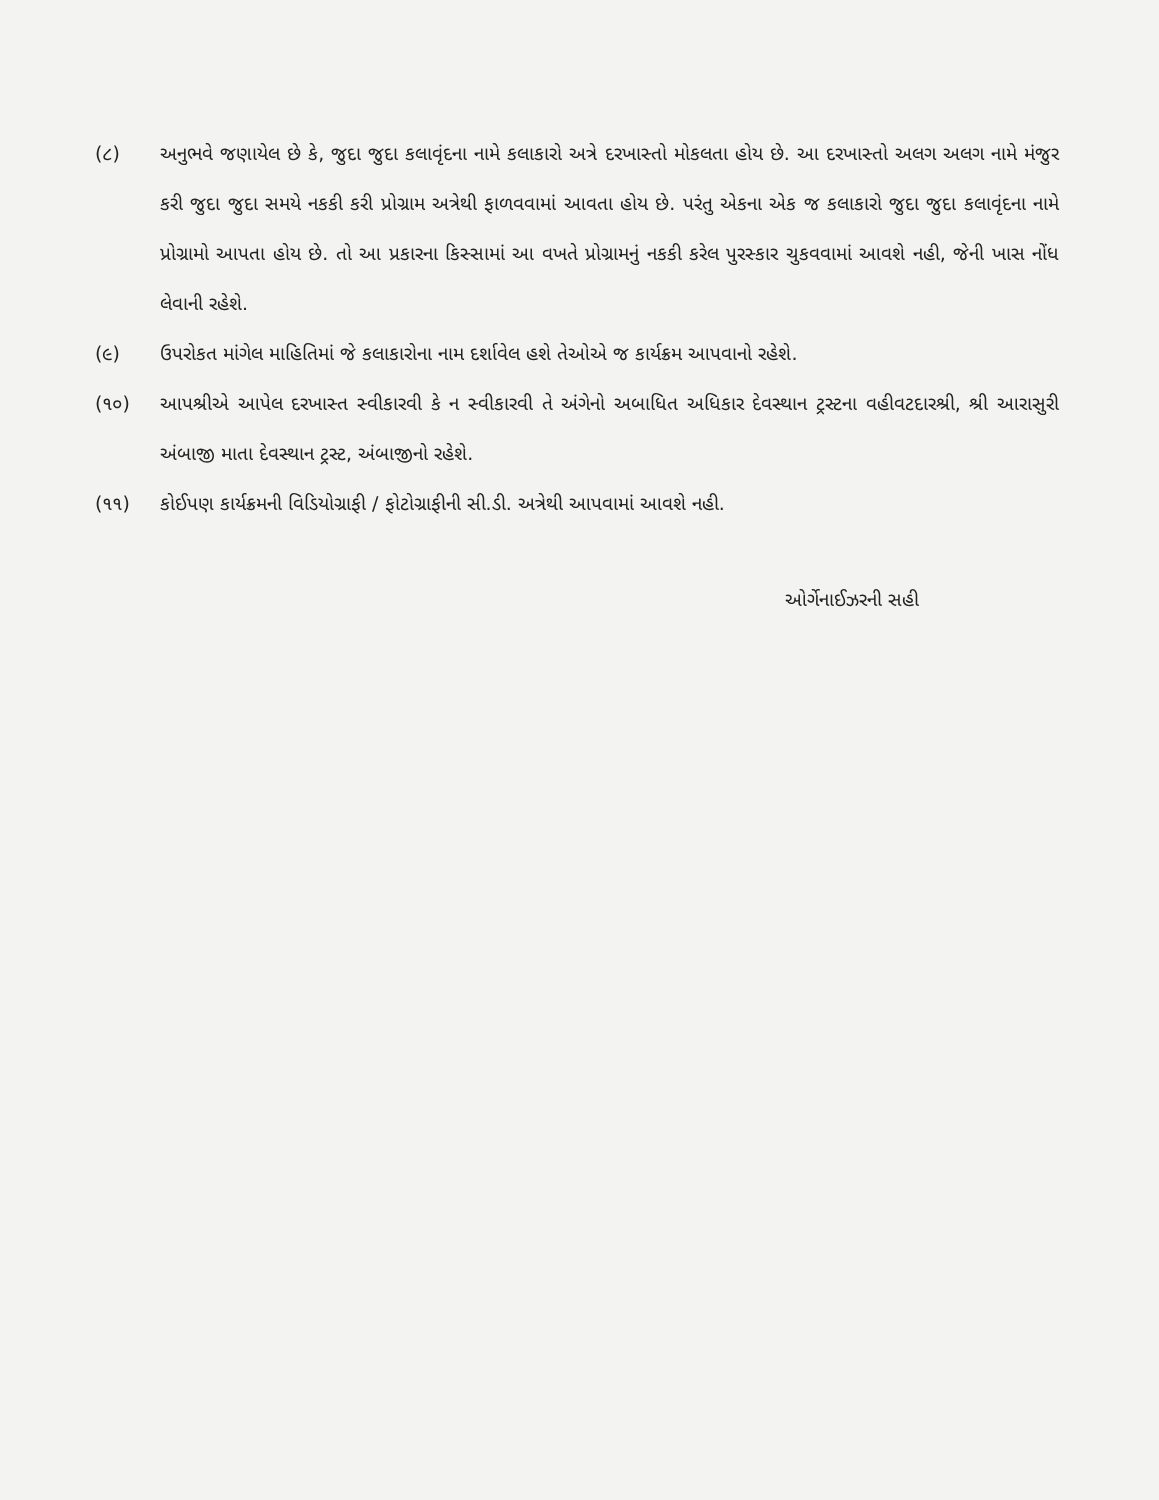(૮) અનુભવે જણાયેલ છે કે, જુદા જુદા કલાવૃંદના નામે કલાકારો અત્રે દરખાસ્તો મોકલતા હોય છે. આ દરખાસ્તો અલગ અલગ નામે મંજુર કરી જુદા જુદા સમયે નકકી કરી પ્રોગ્રામ અત્રેથી ફાળવવામાં આવતા હોય છે. પરંતુ એકના એક જ કલાકારો જુદા જુદા કલાવૃંદના નામે પ્રોગ્રામો આપતા હોય છે. તો આ પ્રકારના કિસ્સામાં આ વખતે પ્રોગ્રામનું નકકી કરેલ પુરસ્કાર ચુકવવામાં આવશે નહી, જેની ખાસ નોંધ લેવાની રહેશે.
(૯) ઉપરોકત માંગેલ માહિતિમાં જે કલાકારોના નામ દર્શાવેલ હશે તેઓએ જ કાર્યક્રમ આપવાનો રહેશે.
(૧૦) આપશ્રીએ આપેલ દરખાસ્ત સ્વીકારવી કે ન સ્વીકારવી તે અંગેનો અબાધિત અધિકાર દેવસ્થાન ટ્રસ્ટના વહીવટદારશ્રી, શ્રી આરાસુરી અંબાજી માતા દેવસ્થાન ટ્રસ્ટ, અંબાજીનો રહેશે.
(૧૧) કોઈપણ કાર્યક્રમની વિડિયોગ્રાફી / ફોટોગ્રાફીની સી.ડી. અત્રેથી આપવામાં આવશે નહી.
ઓર્ગેનાઈઝરની સહી